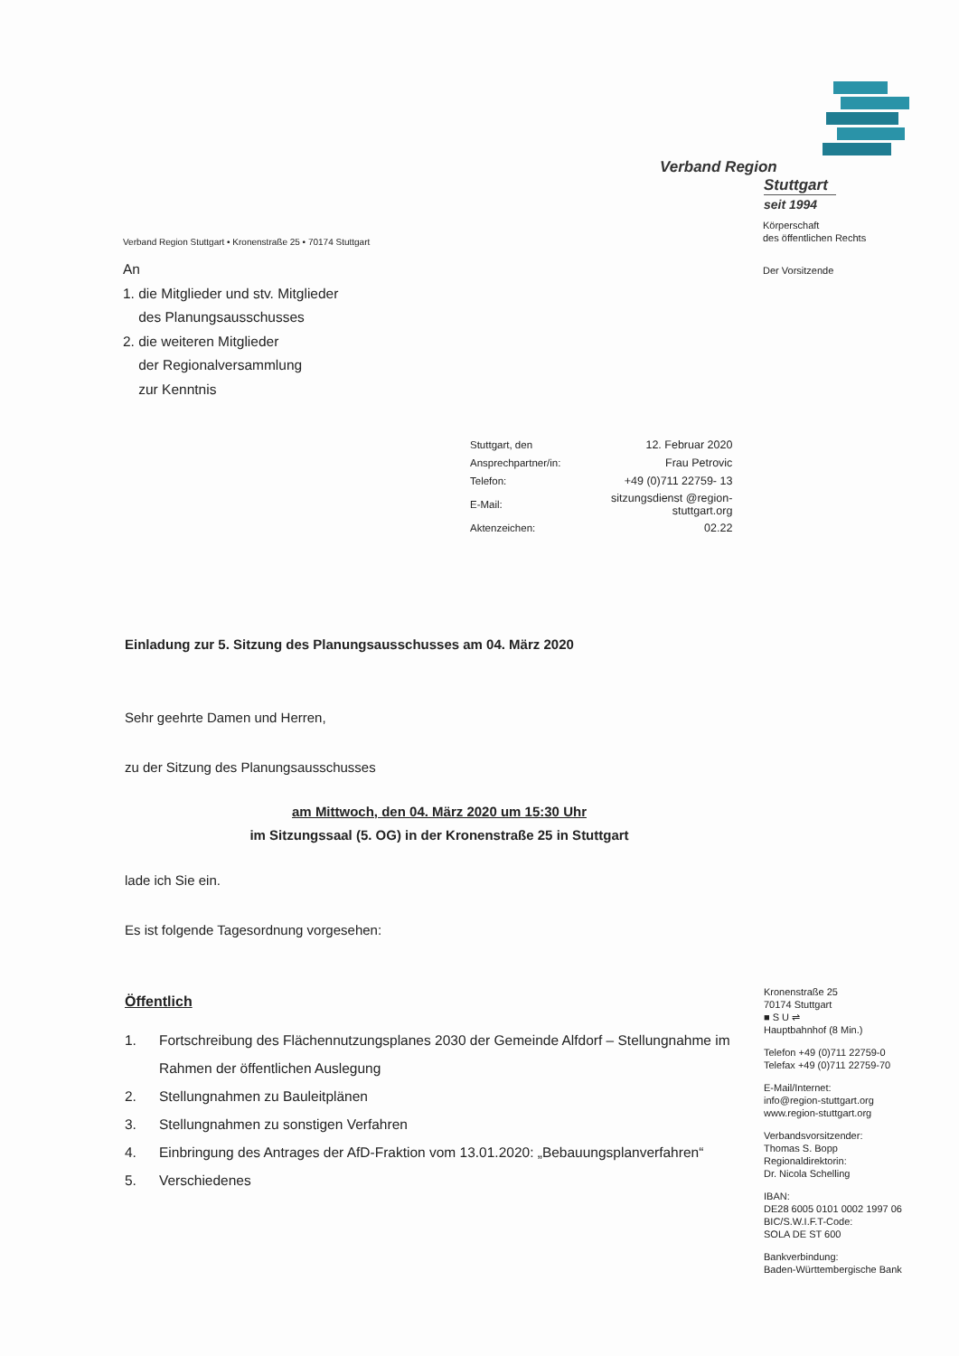Verband Region
Stuttgart
seit 1994
Körperschaft
des öffentlichen Rechts
Der Vorsitzende
Verband Region Stuttgart • Kronenstraße 25 • 70174 Stuttgart
An
1. die Mitglieder und stv. Mitglieder
des Planungsausschusses
2. die weiteren Mitglieder
der Regionalversammlung
zur Kenntnis
| Stuttgart, den | 12. Februar 2020 |
| Ansprechpartner/in: | Frau Petrovic |
| Telefon: | +49 (0)711 22759- 13 |
| E-Mail: | sitzungsdienst @region-stuttgart.org |
| Aktenzeichen: | 02.22 |
Einladung zur 5. Sitzung des Planungsausschusses am 04. März 2020
Sehr geehrte Damen und Herren,
zu der Sitzung des Planungsausschusses
am Mittwoch, den 04. März 2020 um 15:30 Uhr
im Sitzungssaal (5. OG) in der Kronenstraße 25 in Stuttgart
lade ich Sie ein.
Es ist folgende Tagesordnung vorgesehen:
Öffentlich
1. Fortschreibung des Flächennutzungsplanes 2030 der Gemeinde Alfdorf – Stellungnahme im Rahmen der öffentlichen Auslegung
2. Stellungnahmen zu Bauleitplänen
3. Stellungnahmen zu sonstigen Verfahren
4. Einbringung des Antrages der AfD-Fraktion vom 13.01.2020: „Bebauungsplanverfahren“
5. Verschiedenes
Kronenstraße 25
70174 Stuttgart
■ S U ⇌
Hauptbahnhof (8 Min.)
Telefon +49 (0)711 22759-0
Telefax +49 (0)711 22759-70
E-Mail/Internet:
info@region-stuttgart.org
www.region-stuttgart.org
Verbandsvorsitzender:
Thomas S. Bopp
Regionaldirektorin:
Dr. Nicola Schelling
IBAN:
DE28 6005 0101 0002 1997 06
BIC/S.W.I.F.T-Code:
SOLA DE ST 600
Bankverbindung:
Baden-Württembergische Bank